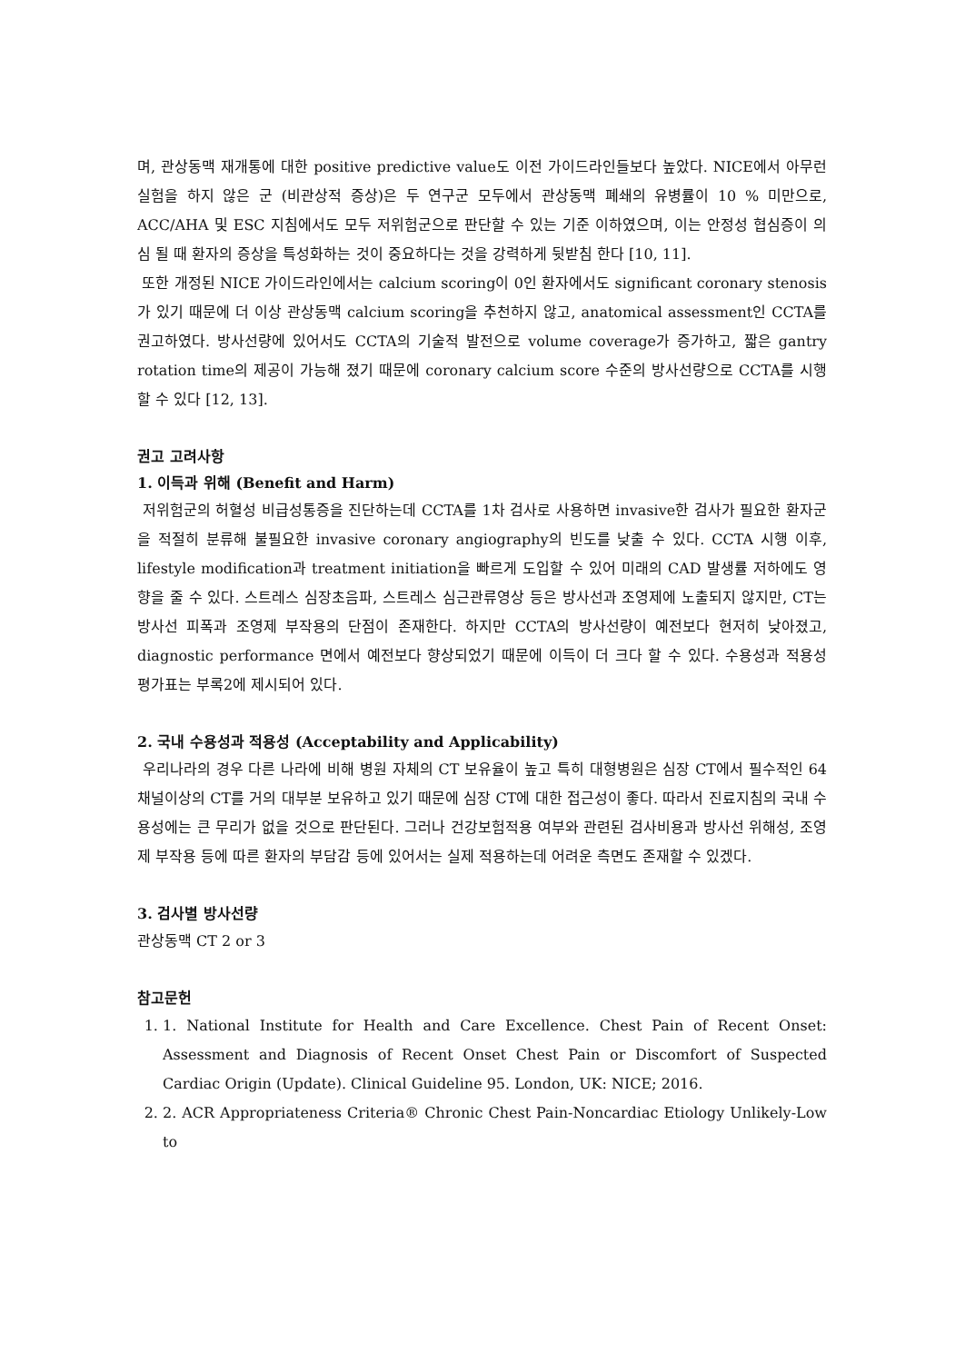며, 관상동맥 재개통에 대한 positive predictive value도 이전 가이드라인들보다 높았다. NICE에서 아무런 실험을 하지 않은 군 (비관상적 증상)은 두 연구군 모두에서 관상동맥 폐쇄의 유병률이 10 % 미만으로, ACC/AHA 및 ESC 지침에서도 모두 저위험군으로 판단할 수 있는 기준 이하였으며, 이는 안정성 협심증이 의심 될 때 환자의 증상을 특성화하는 것이 중요하다는 것을 강력하게 뒷받침 한다 [10, 11].
또한 개정된 NICE 가이드라인에서는 calcium scoring이 0인 환자에서도 significant coronary stenosis가 있기 때문에 더 이상 관상동맥 calcium scoring을 추천하지 않고, anatomical assessment인 CCTA를 권고하였다. 방사선량에 있어서도 CCTA의 기술적 발전으로 volume coverage가 증가하고, 짧은 gantry rotation time의 제공이 가능해 졌기 때문에 coronary calcium score 수준의 방사선량으로 CCTA를 시행할 수 있다 [12, 13].
권고 고려사항
1. 이득과 위해 (Benefit and Harm)
저위험군의 허혈성 비급성통증을 진단하는데 CCTA를 1차 검사로 사용하면 invasive한 검사가 필요한 환자군을 적절히 분류해 불필요한 invasive coronary angiography의 빈도를 낮출 수 있다. CCTA 시행 이후, lifestyle modification과 treatment initiation을 빠르게 도입할 수 있어 미래의 CAD 발생률 저하에도 영향을 줄 수 있다. 스트레스 심장초음파, 스트레스 심근관류영상 등은 방사선과 조영제에 노출되지 않지만, CT는 방사선 피폭과 조영제 부작용의 단점이 존재한다. 하지만 CCTA의 방사선량이 예전보다 현저히 낮아졌고, diagnostic performance 면에서 예전보다 향상되었기 때문에 이득이 더 크다 할 수 있다. 수용성과 적용성 평가표는 부록2에 제시되어 있다.
2. 국내 수용성과 적용성 (Acceptability and Applicability)
우리나라의 경우 다른 나라에 비해 병원 자체의 CT 보유율이 높고 특히 대형병원은 심장 CT에서 필수적인 64 채널이상의 CT를 거의 대부분 보유하고 있기 때문에 심장 CT에 대한 접근성이 좋다. 따라서 진료지침의 국내 수용성에는 큰 무리가 없을 것으로 판단된다. 그러나 건강보험적용 여부와 관련된 검사비용과 방사선 위해성, 조영제 부작용 등에 따른 환자의 부담감 등에 있어서는 실제 적용하는데 어려운 측면도 존재할 수 있겠다.
3. 검사별 방사선량
관상동맥 CT 2 or 3
참고문헌
1. 1. National Institute for Health and Care Excellence. Chest Pain of Recent Onset: Assessment and Diagnosis of Recent Onset Chest Pain or Discomfort of Suspected Cardiac Origin (Update). Clinical Guideline 95. London, UK: NICE; 2016.
2. 2. ACR Appropriateness Criteria® Chronic Chest Pain-Noncardiac Etiology Unlikely-Low to